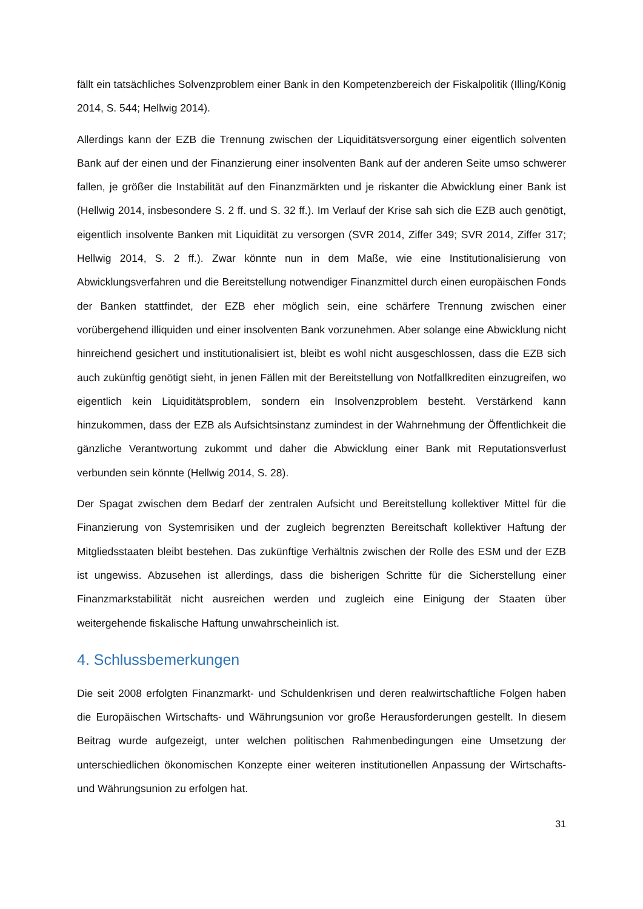fällt ein tatsächliches Solvenzproblem einer Bank in den Kompetenzbereich der Fiskalpolitik (Illing/König 2014, S. 544; Hellwig 2014).
Allerdings kann der EZB die Trennung zwischen der Liquiditätsversorgung einer eigentlich solventen Bank auf der einen und der Finanzierung einer insolventen Bank auf der anderen Seite umso schwerer fallen, je größer die Instabilität auf den Finanzmärkten und je riskanter die Abwicklung einer Bank ist (Hellwig 2014, insbesondere S. 2 ff. und S. 32 ff.). Im Verlauf der Krise sah sich die EZB auch genötigt, eigentlich insolvente Banken mit Liquidität zu versorgen (SVR 2014, Ziffer 349; SVR 2014, Ziffer 317; Hellwig 2014, S. 2 ff.). Zwar könnte nun in dem Maße, wie eine Institutionalisierung von Abwicklungsverfahren und die Bereitstellung notwendiger Finanzmittel durch einen europäischen Fonds der Banken stattfindet, der EZB eher möglich sein, eine schärfere Trennung zwischen einer vorübergehend illiquiden und einer insolventen Bank vorzunehmen. Aber solange eine Abwicklung nicht hinreichend gesichert und institutionalisiert ist, bleibt es wohl nicht ausgeschlossen, dass die EZB sich auch zukünftig genötigt sieht, in jenen Fällen mit der Bereitstellung von Notfallkrediten einzugreifen, wo eigentlich kein Liquiditätsproblem, sondern ein Insolvenzproblem besteht. Verstärkend kann hinzukommen, dass der EZB als Aufsichtsinstanz zumindest in der Wahrnehmung der Öffentlichkeit die gänzliche Verantwortung zukommt und daher die Abwicklung einer Bank mit Reputationsverlust verbunden sein könnte (Hellwig 2014, S. 28).
Der Spagat zwischen dem Bedarf der zentralen Aufsicht und Bereitstellung kollektiver Mittel für die Finanzierung von Systemrisiken und der zugleich begrenzten Bereitschaft kollektiver Haftung der Mitgliedsstaaten bleibt bestehen. Das zukünftige Verhältnis zwischen der Rolle des ESM und der EZB ist ungewiss. Abzusehen ist allerdings, dass die bisherigen Schritte für die Sicherstellung einer Finanzmarkstabilität nicht ausreichen werden und zugleich eine Einigung der Staaten über weitergehende fiskalische Haftung unwahrscheinlich ist.
4. Schlussbemerkungen
Die seit 2008 erfolgten Finanzmarkt- und Schuldenkrisen und deren realwirtschaftliche Folgen haben die Europäischen Wirtschafts- und Währungsunion vor große Herausforderungen gestellt. In diesem Beitrag wurde aufgezeigt, unter welchen politischen Rahmenbedingungen eine Umsetzung der unterschiedlichen ökonomischen Konzepte einer weiteren institutionellen Anpassung der Wirtschafts- und Währungsunion zu erfolgen hat.
31